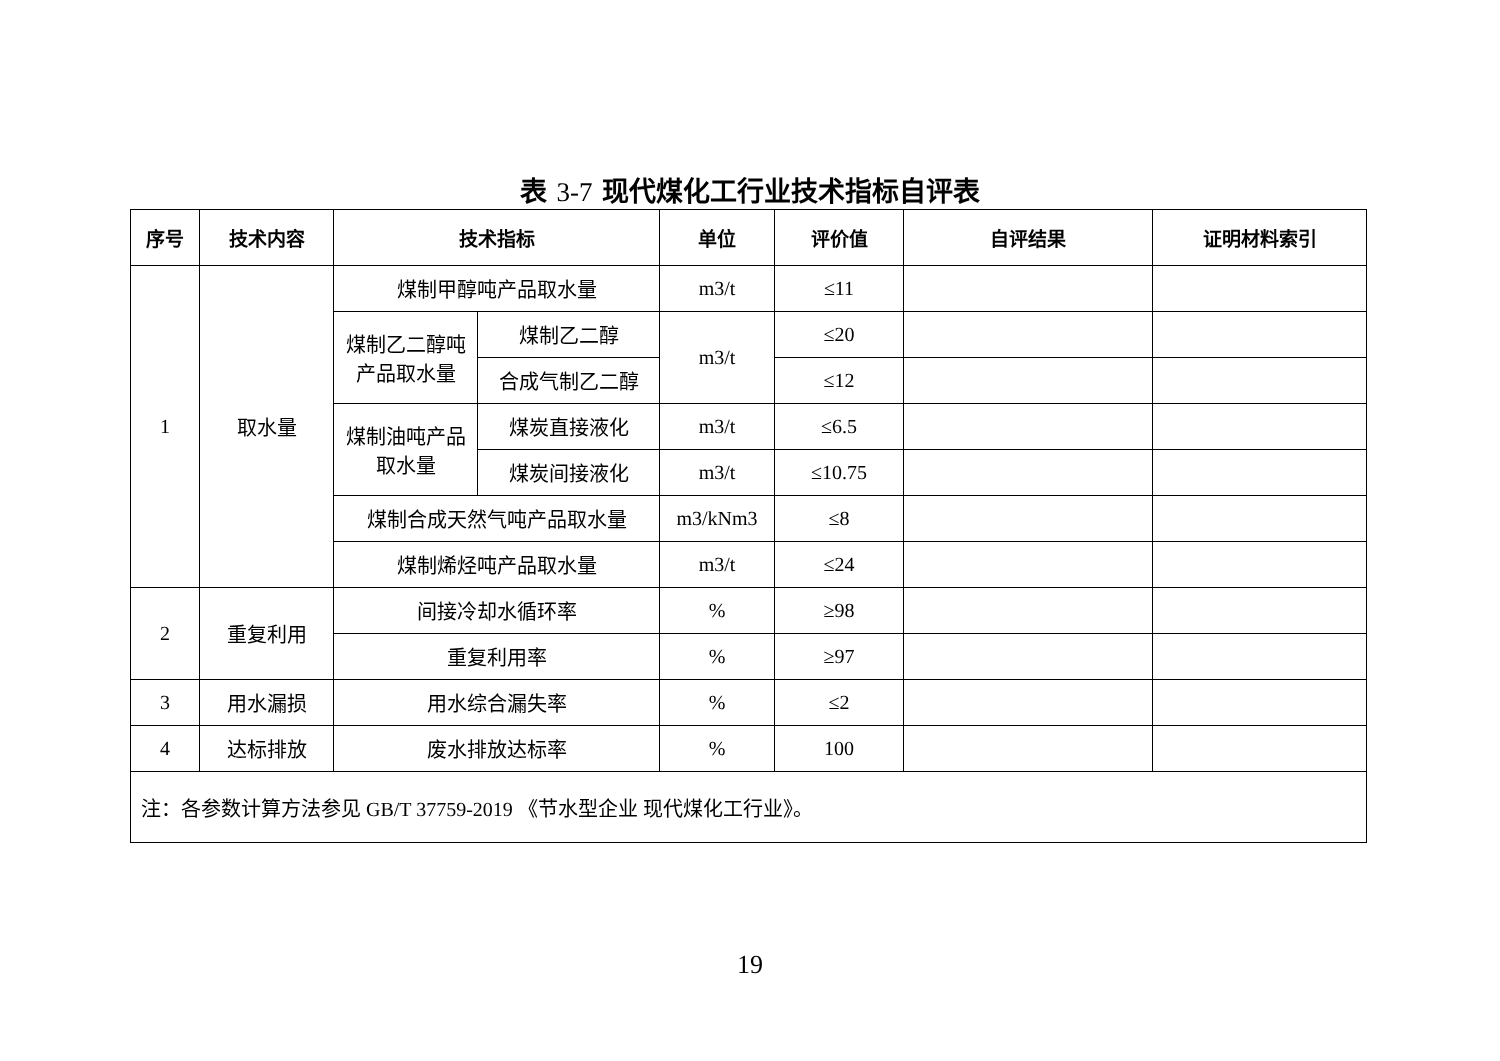表 3-7 现代煤化工行业技术指标自评表
| 序号 | 技术内容 | 技术指标 | | 单位 | 评价值 | 自评结果 | 证明材料索引 |
| --- | --- | --- | --- | --- | --- | --- | --- |
| 1 | 取水量 | 煤制甲醇吨产品取水量 | | m3/t | ≤11 | | |
| | | 煤制乙二醇吨产品取水量 | 煤制乙二醇 | m3/t | ≤20 | | |
| | | | 合成气制乙二醇 | | ≤12 | | |
| | | 煤制油吨产品取水量 | 煤炭直接液化 | m3/t | ≤6.5 | | |
| | | | 煤炭间接液化 | m3/t | ≤10.75 | | |
| | | 煤制合成天然气吨产品取水量 | | m3/kNm3 | ≤8 | | |
| | | 煤制烯烃吨产品取水量 | | m3/t | ≤24 | | |
| 2 | 重复利用 | 间接冷却水循环率 | | % | ≥98 | | |
| | | 重复利用率 | | % | ≥97 | | |
| 3 | 用水漏损 | 用水综合漏失率 | | % | ≤2 | | |
| 4 | 达标排放 | 废水排放达标率 | | % | 100 | | |
| 注：各参数计算方法参见 GB/T 37759-2019 《节水型企业 现代煤化工行业》。 | | | | | | | |
19